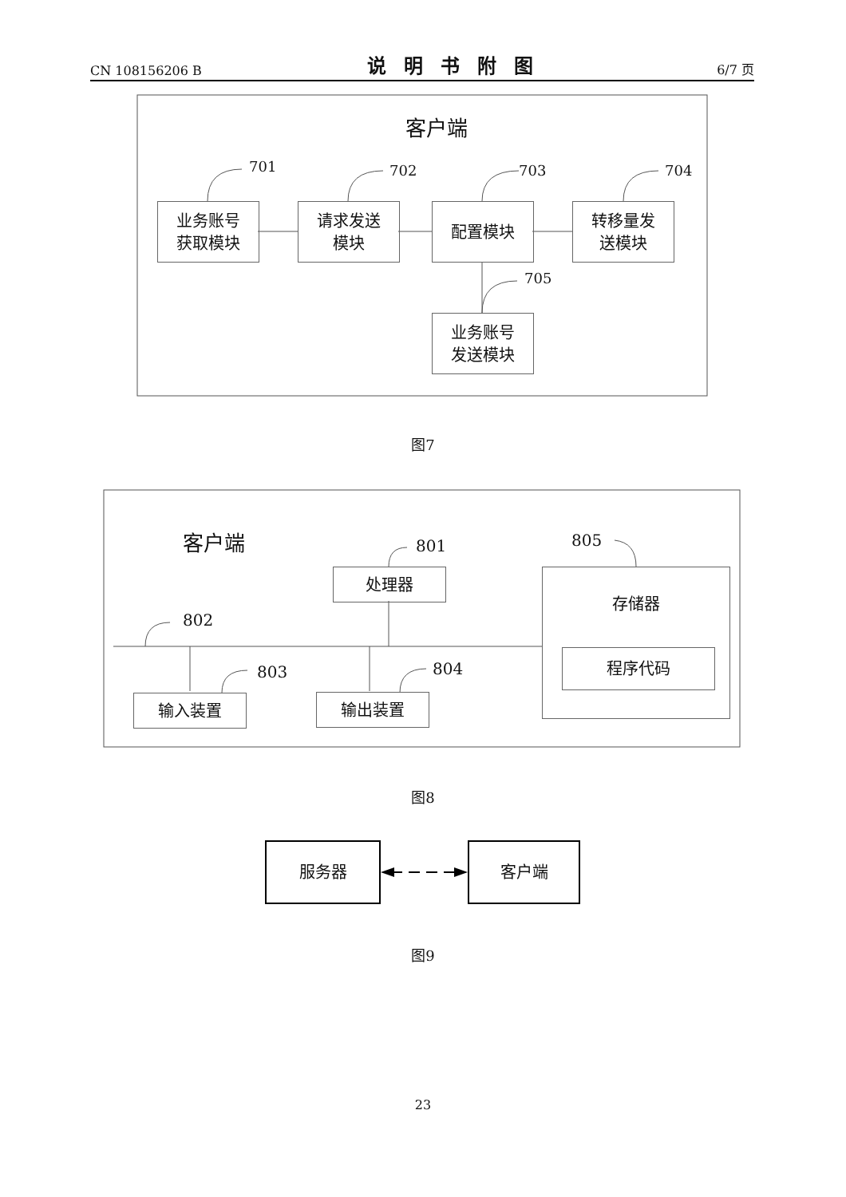CN 108156206 B 说明书附图 6/7 页
客户端
701 702 703 704
705
业务账号
获取模块
请求发送
模块
配置模块
转移量发
送模块
业务账号
发送模块
图7
客户端 801
802
803 804
805
处理器 存储器
程序代码
输入装置 输出装置
图8
服务器 客户端
图9
23